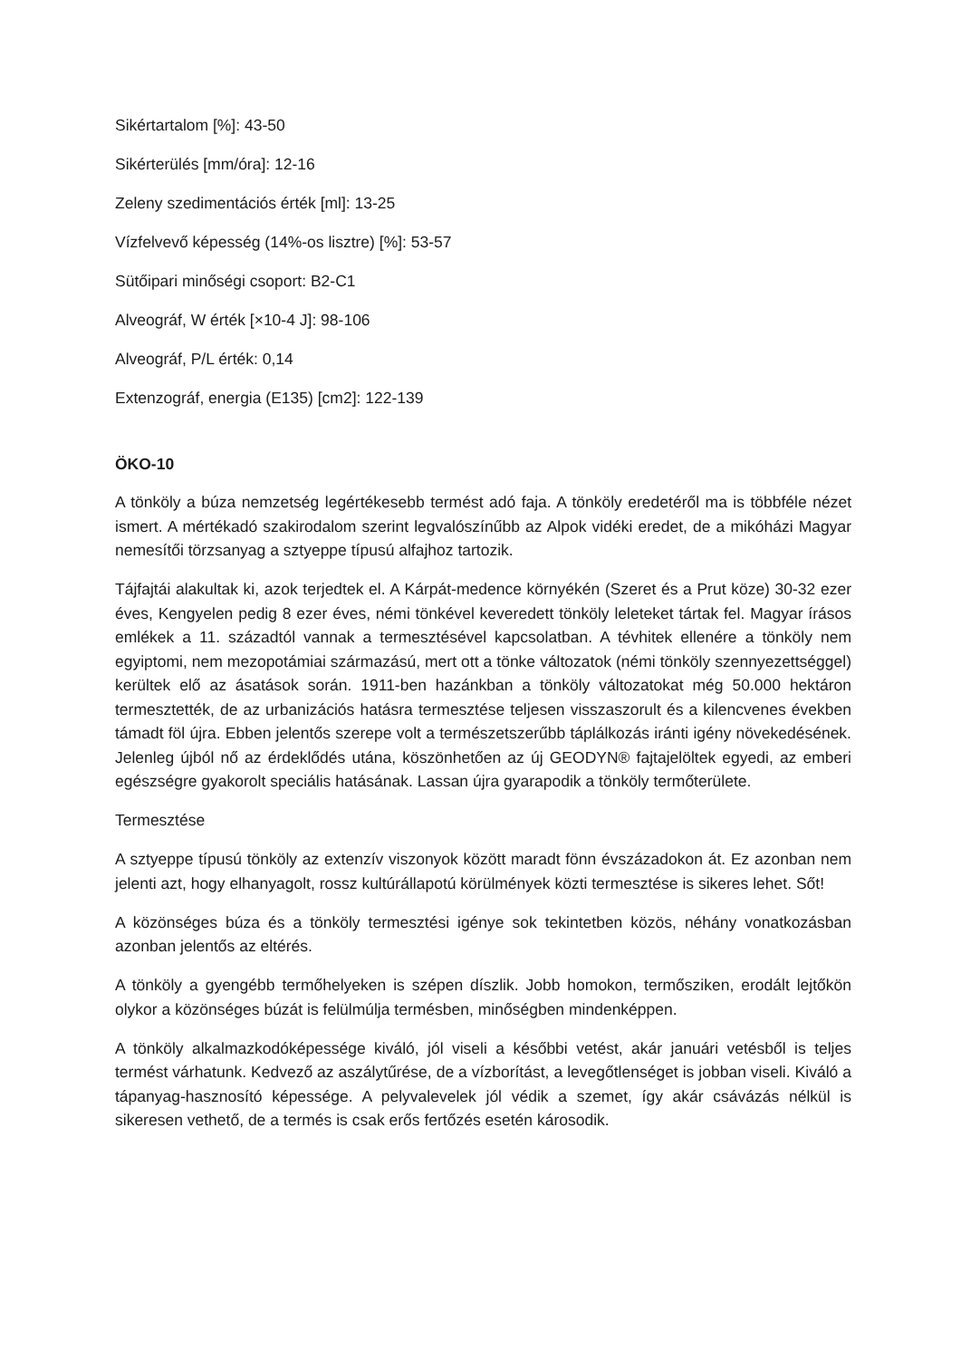Sikértartalom [%]: 43-50
Sikérterülés [mm/óra]: 12-16
Zeleny szedimentációs érték [ml]: 13-25
Vízfelvevő képesség (14%-os lisztre) [%]: 53-57
Sütőipari minőségi csoport: B2-C1
Alveográf, W érték [×10-4 J]: 98-106
Alveográf, P/L érték: 0,14
Extenzográf, energia (E135) [cm2]: 122-139
ÖKO-10
A tönköly a búza nemzetség legértékesebb termést adó faja. A tönköly eredetéről ma is többféle nézet ismert. A mértékadó szakirodalom szerint legvalószínűbb az Alpok vidéki eredet, de a mikóházi Magyar nemesítői törzsanyag a sztyeppe típusú alfajhoz tartozik.
Tájfajtái alakultak ki, azok terjedtek el. A Kárpát-medence környékén (Szeret és a Prut köze) 30-32 ezer éves, Kengyelen pedig 8 ezer éves, némi tönkével keveredett tönköly leleteket tártak fel. Magyar írásos emlékek a 11. századtól vannak a termesztésével kapcsolatban. A tévhitek ellenére a tönköly nem egyiptomi, nem mezopotámiai származású, mert ott a tönke változatok (némi tönköly szennyezettséggel) kerültek elő az ásatások során. 1911-ben hazánkban a tönköly változatokat még 50.000 hektáron termesztették, de az urbanizációs hatásra termesztése teljesen visszaszorult és a kilencvenes években támadt föl újra. Ebben jelentős szerepe volt a természetszerűbb táplálkozás iránti igény növekedésének. Jelenleg újból nő az érdeklődés utána, köszönhetően az új GEODYN® fajtajelöltek egyedi, az emberi egészségre gyakorolt speciális hatásának. Lassan újra gyarapodik a tönköly termőterülete.
Termesztése
A sztyeppe típusú tönköly az extenzív viszonyok között maradt fönn évszázadokon át. Ez azonban nem jelenti azt, hogy elhanyagolt, rossz kultúrállapotú körülmények közti termesztése is sikeres lehet. Sőt!
A közönséges búza és a tönköly termesztési igénye sok tekintetben közös, néhány vonatkozásban azonban jelentős az eltérés.
A tönköly a gyengébb termőhelyeken is szépen díszlik. Jobb homokon, termősziken, erodált lejtőkön olykor a közönséges búzát is felülmúlja termésben, minőségben mindenképpen.
A tönköly alkalmazkodóképessége kiváló, jól viseli a későbbi vetést, akár januári vetésből is teljes termést várhatunk. Kedvező az aszálytűrése, de a vízborítást, a levegőtlenséget is jobban viseli. Kiváló a tápanyag-hasznosító képessége. A pelyvalevelek jól védik a szemet, így akár csávázás nélkül is sikeresen vethető, de a termés is csak erős fertőzés esetén károsodik.